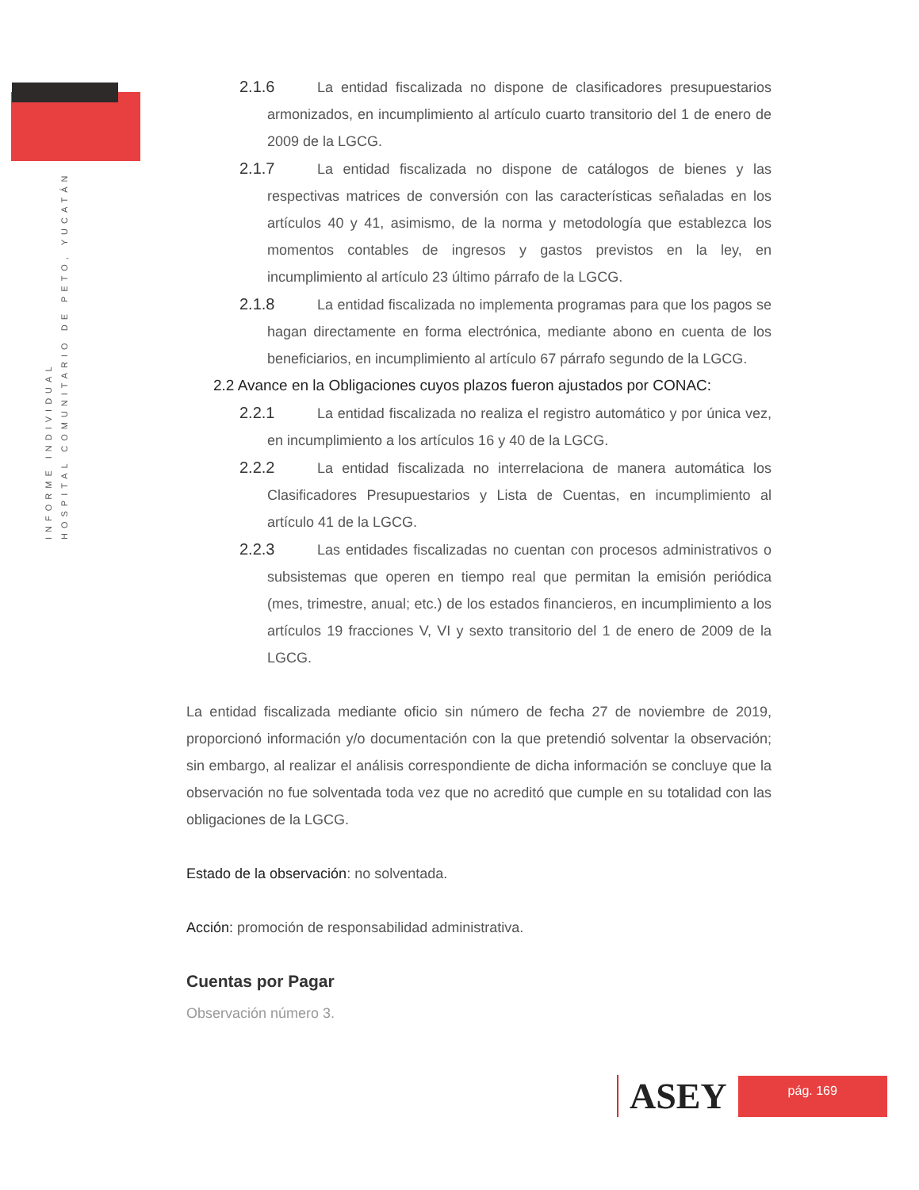INFORME INDIVIDUAL
HOSPITAL COMUNITARIO DE PETO, YUCATÁN
2.1.6 La entidad fiscalizada no dispone de clasificadores presupuestarios armonizados, en incumplimiento al artículo cuarto transitorio del 1 de enero de 2009 de la LGCG.
2.1.7 La entidad fiscalizada no dispone de catálogos de bienes y las respectivas matrices de conversión con las características señaladas en los artículos 40 y 41, asimismo, de la norma y metodología que establezca los momentos contables de ingresos y gastos previstos en la ley, en incumplimiento al artículo 23 último párrafo de la LGCG.
2.1.8 La entidad fiscalizada no implementa programas para que los pagos se hagan directamente en forma electrónica, mediante abono en cuenta de los beneficiarios, en incumplimiento al artículo 67 párrafo segundo de la LGCG.
2.2 Avance en la Obligaciones cuyos plazos fueron ajustados por CONAC:
2.2.1 La entidad fiscalizada no realiza el registro automático y por única vez, en incumplimiento a los artículos 16 y 40 de la LGCG.
2.2.2 La entidad fiscalizada no interrelaciona de manera automática los Clasificadores Presupuestarios y Lista de Cuentas, en incumplimiento al artículo 41 de la LGCG.
2.2.3 Las entidades fiscalizadas no cuentan con procesos administrativos o subsistemas que operen en tiempo real que permitan la emisión periódica (mes, trimestre, anual; etc.) de los estados financieros, en incumplimiento a los artículos 19 fracciones V, VI y sexto transitorio del 1 de enero de 2009 de la LGCG.
La entidad fiscalizada mediante oficio sin número de fecha 27 de noviembre de 2019, proporcionó información y/o documentación con la que pretendió solventar la observación; sin embargo, al realizar el análisis correspondiente de dicha información se concluye que la observación no fue solventada toda vez que no acreditó que cumple en su totalidad con las obligaciones de la LGCG.
Estado de la observación: no solventada.
Acción: promoción de responsabilidad administrativa.
Cuentas por Pagar
Observación número 3.
ASEY
pág. 169